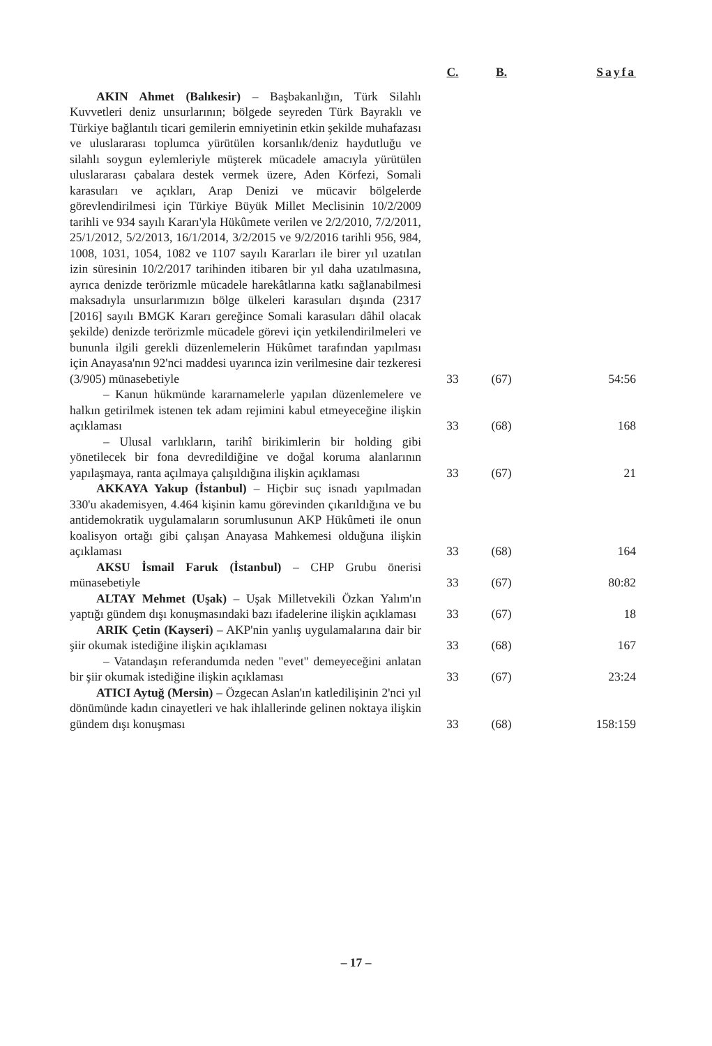| | C. | B. | Sayfa |
| --- | --- | --- | --- |
| AKIN Ahmet (Balıkesir) – Başbakanlığın, Türk Silahlı Kuvvetleri deniz unsurlarının; bölgede seyreden Türk Bayraklı ve Türkiye bağlantılı ticari gemilerin emniyetinin etkin şekilde muhafazası ve uluslararası toplumca yürütülen korsanlık/deniz haydutluğu ve silahlı soygun eylemleriyle müşterek mücadele amacıyla yürütülen uluslararası çabalara destek vermek üzere, Aden Körfezi, Somali karasuları ve açıkları, Arap Denizi ve mücavir bölgelerde görevlendirilmesi için Türkiye Büyük Millet Meclisinin 10/2/2009 tarihli ve 934 sayılı Kararı'yla Hükûmete verilen ve 2/2/2010, 7/2/2011, 25/1/2012, 5/2/2013, 16/1/2014, 3/2/2015 ve 9/2/2016 tarihli 956, 984, 1008, 1031, 1054, 1082 ve 1107 sayılı Kararları ile birer yıl uzatılan izin süresinin 10/2/2017 tarihinden itibaren bir yıl daha uzatılmasına, ayrıca denizde terörizmle mücadele harekâtlarına katkı sağlanabilmesi maksadıyla unsurlarımızın bölge ülkeleri karasuları dışında (2317 [2016] sayılı BMGK Kararı gereğince Somali karasuları dâhil olacak şekilde) denizde terörizmle mücadele görevi için yetkilendirilmeleri ve bununla ilgili gerekli düzenlemelerin Hükûmet tarafından yapılması için Anayasa'nın 92'nci maddesi uyarınca izin verilmesine dair tezkeresi (3/905) münasebetiyle | 33 | (67) | 54:56 |
| – Kanun hükmünde kararnamelerle yapılan düzenlemelere ve halkın getirilmek istenen tek adam rejimini kabul etmeyeceğine ilişkin açıklaması | 33 | (68) | 168 |
| – Ulusal varlıkların, tarihî birikimlerin bir holding gibi yönetilecek bir fona devredildiğine ve doğal koruma alanlarının yapılaşmaya, ranta açılmaya çalışıldığına ilişkin açıklaması | 33 | (67) | 21 |
| AKKAYA Yakup (İstanbul) – Hiçbir suç isnadı yapılmadan 330'u akademisyen, 4.464 kişinin kamu görevinden çıkarıldığına ve bu antidemokratik uygulamaların sorumlusunun AKP Hükûmeti ile onun koalisyon ortağı gibi çalışan Anayasa Mahkemesi olduğuna ilişkin açıklaması | 33 | (68) | 164 |
| AKSU İsmail Faruk (İstanbul) – CHP Grubu önerisi münasebetiyle | 33 | (67) | 80:82 |
| ALTAY Mehmet (Uşak) – Uşak Milletvekili Özkan Yalım'ın yaptığı gündem dışı konuşmasındaki bazı ifadelerine ilişkin açıklaması | 33 | (67) | 18 |
| ARIK Çetin (Kayseri) – AKP'nin yanlış uygulamalarına dair bir şiir okumak istediğine ilişkin açıklaması | 33 | (68) | 167 |
| – Vatandaşın referandumda neden "evet" demeyeceğini anlatan bir şiir okumak istediğine ilişkin açıklaması | 33 | (67) | 23:24 |
| ATICI Aytuğ (Mersin) – Özgecan Aslan'ın katledilişinin 2'nci yıl dönümünde kadın cinayetleri ve hak ihlallerinde gelinen noktaya ilişkin gündem dışı konuşması | 33 | (68) | 158:159 |
– 17 –